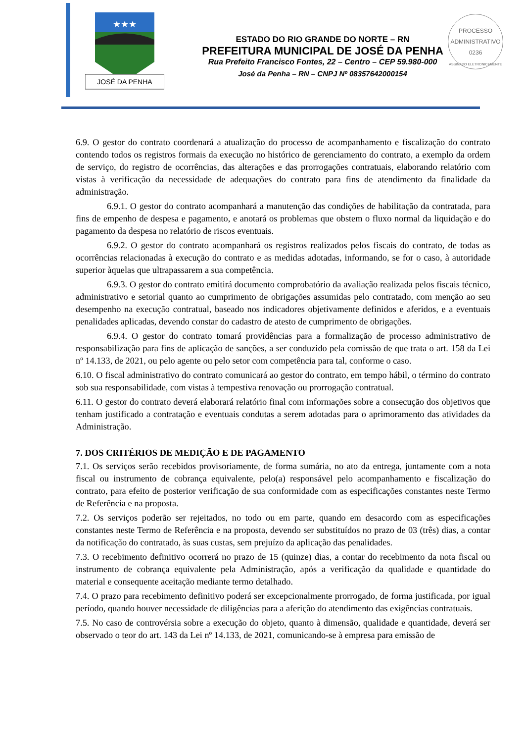★★★
JOSÉ DA PENHA
ESTADO DO RIO GRANDE DO NORTE – RN
PREFEITURA MUNICIPAL DE JOSÉ DA PENHA
Rua Prefeito Francisco Fontes, 22 – Centro – CEP 59.980-000
José da Penha – RN – CNPJ Nº 08357642000154
PROCESSO ADMINISTRATIVO
0236
ASSINADO ELETRONICAMENTE
6.9. O gestor do contrato coordenará a atualização do processo de acompanhamento e fiscalização do contrato contendo todos os registros formais da execução no histórico de gerenciamento do contrato, a exemplo da ordem de serviço, do registro de ocorrências, das alterações e das prorrogações contratuais, elaborando relatório com vistas à verificação da necessidade de adequações do contrato para fins de atendimento da finalidade da administração.
6.9.1. O gestor do contrato acompanhará a manutenção das condições de habilitação da contratada, para fins de empenho de despesa e pagamento, e anotará os problemas que obstem o fluxo normal da liquidação e do pagamento da despesa no relatório de riscos eventuais.
6.9.2. O gestor do contrato acompanhará os registros realizados pelos fiscais do contrato, de todas as ocorrências relacionadas à execução do contrato e as medidas adotadas, informando, se for o caso, à autoridade superior àquelas que ultrapassarem a sua competência.
6.9.3. O gestor do contrato emitirá documento comprobatório da avaliação realizada pelos fiscais técnico, administrativo e setorial quanto ao cumprimento de obrigações assumidas pelo contratado, com menção ao seu desempenho na execução contratual, baseado nos indicadores objetivamente definidos e aferidos, e a eventuais penalidades aplicadas, devendo constar do cadastro de atesto de cumprimento de obrigações.
6.9.4. O gestor do contrato tomará providências para a formalização de processo administrativo de responsabilização para fins de aplicação de sanções, a ser conduzido pela comissão de que trata o art. 158 da Lei nº 14.133, de 2021, ou pelo agente ou pelo setor com competência para tal, conforme o caso.
6.10. O fiscal administrativo do contrato comunicará ao gestor do contrato, em tempo hábil, o término do contrato sob sua responsabilidade, com vistas à tempestiva renovação ou prorrogação contratual.
6.11. O gestor do contrato deverá elaborará relatório final com informações sobre a consecução dos objetivos que tenham justificado a contratação e eventuais condutas a serem adotadas para o aprimoramento das atividades da Administração.
7. DOS CRITÉRIOS DE MEDIÇÃO E DE PAGAMENTO
7.1. Os serviços serão recebidos provisoriamente, de forma sumária, no ato da entrega, juntamente com a nota fiscal ou instrumento de cobrança equivalente, pelo(a) responsável pelo acompanhamento e fiscalização do contrato, para efeito de posterior verificação de sua conformidade com as especificações constantes neste Termo de Referência e na proposta.
7.2. Os serviços poderão ser rejeitados, no todo ou em parte, quando em desacordo com as especificações constantes neste Termo de Referência e na proposta, devendo ser substituídos no prazo de 03 (três) dias, a contar da notificação do contratado, às suas custas, sem prejuízo da aplicação das penalidades.
7.3. O recebimento definitivo ocorrerá no prazo de 15 (quinze) dias, a contar do recebimento da nota fiscal ou instrumento de cobrança equivalente pela Administração, após a verificação da qualidade e quantidade do material e consequente aceitação mediante termo detalhado.
7.4. O prazo para recebimento definitivo poderá ser excepcionalmente prorrogado, de forma justificada, por igual período, quando houver necessidade de diligências para a aferição do atendimento das exigências contratuais.
7.5. No caso de controvérsia sobre a execução do objeto, quanto à dimensão, qualidade e quantidade, deverá ser observado o teor do art. 143 da Lei nº 14.133, de 2021, comunicando-se à empresa para emissão de